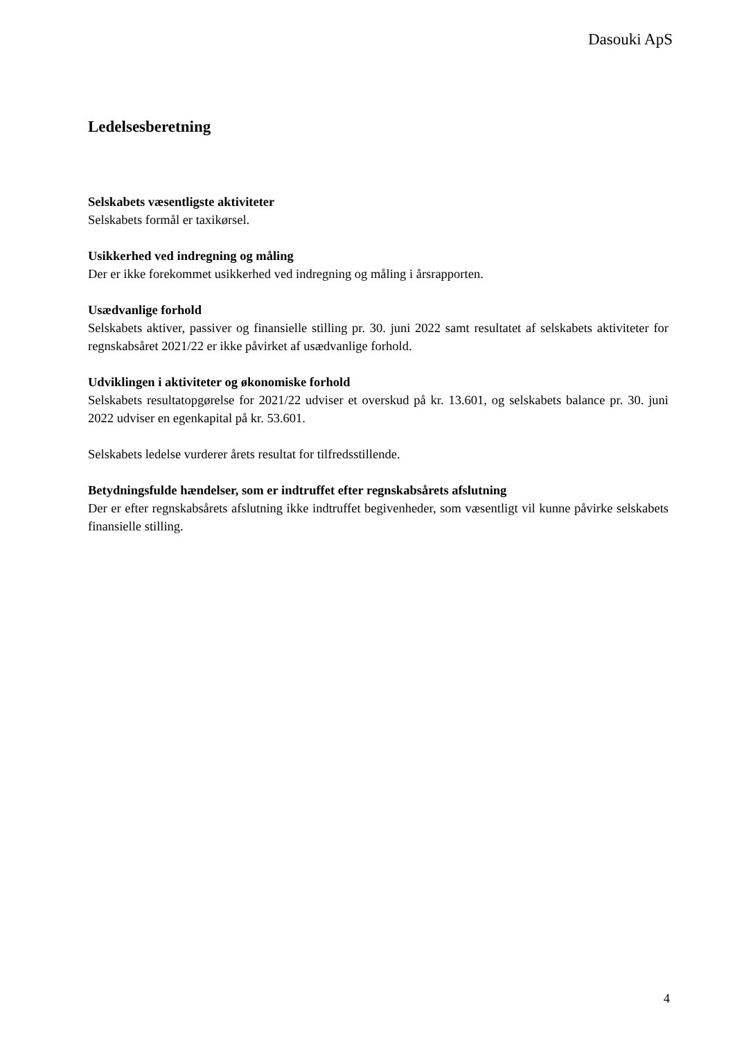Dasouki ApS
Ledelsesberetning
Selskabets væsentligste aktiviteter
Selskabets formål er taxikørsel.
Usikkerhed ved indregning og måling
Der er ikke forekommet usikkerhed ved indregning og måling i årsrapporten.
Usædvanlige forhold
Selskabets aktiver, passiver og finansielle stilling pr. 30. juni 2022 samt resultatet af selskabets aktiviteter for regnskabsåret 2021/22 er ikke påvirket af usædvanlige forhold.
Udviklingen i aktiviteter og økonomiske forhold
Selskabets resultatopgørelse for 2021/22 udviser et overskud på kr. 13.601, og selskabets balance pr. 30. juni 2022 udviser en egenkapital på kr. 53.601.
Selskabets ledelse vurderer årets resultat for tilfredsstillende.
Betydningsfulde hændelser, som er indtruffet efter regnskabsårets afslutning
Der er efter regnskabsårets afslutning ikke indtruffet begivenheder, som væsentligt vil kunne påvirke selskabets finansielle stilling.
4